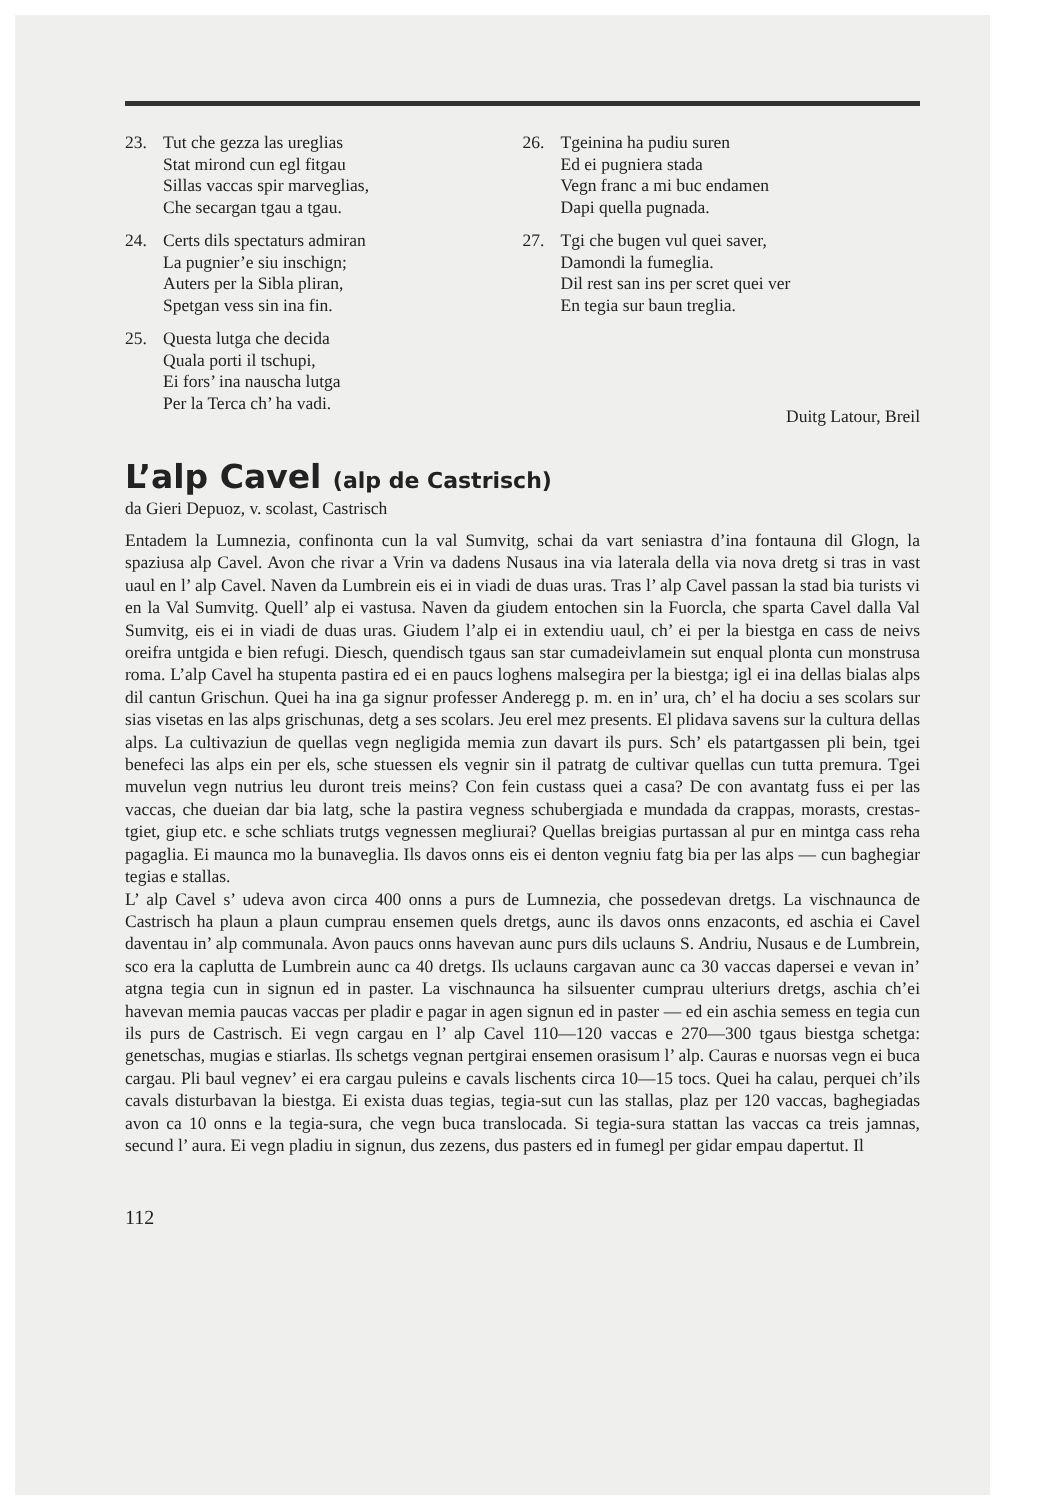23. Tut che gezza las ureglias
Stat mirond cun egl fitgau
Sillas vaccas spir marveglias,
Che secargan tgau a tgau.
24. Certs dils spectaturs admiran
La pugnier’e siu inschign;
Auters per la Sibla pliran,
Spetgan vess sin ina fin.
25. Questa lutga che decida
Quala porti il tschupi,
Ei fors’ ina nauscha lutga
Per la Terca ch’ ha vadi.
26. Tgeinina ha pudiu suren
Ed ei pugniera stada
Vegn franc a mi buc endamen
Dapi quella pugnada.
27. Tgi che bugen vul quei saver,
Damondi la fumeglia.
Dil rest san ins per scret quei ver
En tegia sur baun treglia.
Duitg Latour, Breil
L’alp Cavel (alp de Castrisch)
da Gieri Depuoz, v. scolast, Castrisch
Entadem la Lumnezia, confinonta cun la val Sumvitg, schai da vart seniastra d’ina fontauna dil Glogn, la spaziusa alp Cavel. Avon che rivar a Vrin va dadens Nusaus ina via laterala della via nova dretg si tras in vast uaul en l’ alp Cavel. Naven da Lumbrein eis ei in viadi de duas uras. Tras l’ alp Cavel passan la stad bia turists vi en la Val Sumvitg. Quell’ alp ei vastusa. Naven da giudem entochen sin la Fuorcla, che sparta Cavel dalla Val Sumvitg, eis ei in viadi de duas uras. Giudem l’alp ei in extendiu uaul, ch’ ei per la biestga en cass de neivs oreifra untgida e bien refugi. Diesch, quendisch tgaus san star cumadeivlamein sut enqual plonta cun monstrusa roma. L’alp Cavel ha stupenta pastira ed ei en paucs loghens malsegira per la biestga; igl ei ina dellas bialas alps dil cantun Grischun. Quei ha ina ga signur professer Anderegg p. m. en in’ ura, ch’ el ha dociu a ses scolars sur sias visetas en las alps grischunas, detg a ses scolars. Jeu erel mez presents. El plidava savens sur la cultura dellas alps. La cultivaziun de quellas vegn negligida memia zun davart ils purs. Sch’ els patartgassen pli bein, tgei benefeci las alps ein per els, sche stuessen els vegnir sin il patratg de cultivar quellas cun tutta premura. Tgei muvelun vegn nutrius leu duront treis meins? Con fein custass quei a casa? De con avantatg fuss ei per las vaccas, che dueian dar bia latg, sche la pastira vegness schubergiada e mundada da crappas, morasts, crestas-tgiet, giup etc. e sche schliats trutgs vegnessen megliurai? Quellas breigias purtassan al pur en mintga cass reha pagaglia. Ei maunca mo la bunaveglia. Ils davos onns eis ei denton vegniu fatg bia per las alps — cun baghegiar tegias e stallas.
L’ alp Cavel s’ udeva avon circa 400 onns a purs de Lumnezia, che possedevan dretgs. La vischnaunca de Castrisch ha plaun a plaun cumprau ensemen quels dretgs, aunc ils davos onns enzaconts, ed aschia ei Cavel daventau in’ alp communala. Avon paucs onns havevan aunc purs dils uclauns S. Andriu, Nusaus e de Lumbrein, sco era la caplutta de Lumbrein aunc ca 40 dretgs. Ils uclauns cargavan aunc ca 30 vaccas dapersei e vevan in’ atgna tegia cun in signun ed in paster. La vischnaunca ha silsuenter cumprau ulteriurs dretgs, aschia ch’ei havevan memia paucas vaccas per pladir e pagar in agen signun ed in paster — ed ein aschia semess en tegia cun ils purs de Castrisch. Ei vegn cargau en l’ alp Cavel 110—120 vaccas e 270—300 tgaus biestga schetga: genetschas, mugias e stiarlas. Ils schetgs vegnan pertgirai ensemen orasisum l’ alp. Cauras e nuorsas vegn ei buca cargau. Pli baul vegnev’ ei era cargau puleins e cavals lischents circa 10—15 tocs. Quei ha calau, perquei ch’ils cavals disturbavan la biestga. Ei exista duas tegias, tegia-sut cun las stallas, plaz per 120 vaccas, baghegiadas avon ca 10 onns e la tegia-sura, che vegn buca translocada. Si tegia-sura stattan las vaccas ca treis jamnas, secund l’ aura. Ei vegn pladiu in signun, dus zezens, dus pasters ed in fumegl per gidar empau dapertut. Il
112